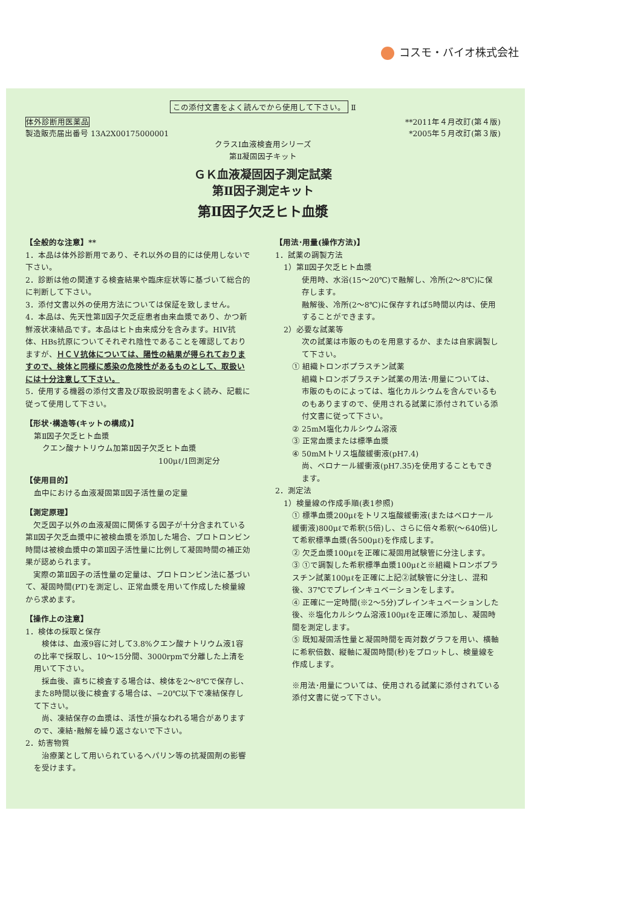コスモ・バイオ株式会社
この添付文書をよく読んでから使用して下さい。 Ⅱ
体外診断用医薬品
製造販売届出番号 13A2X00175000001
**2011年４月改訂(第４版)
*2005年５月改訂(第３版)
クラスⅠ血液検査用シリーズ
第Ⅱ凝固因子キット
ＧＫ血液凝固因子測定試薬
第Ⅱ因子測定キット
第Ⅱ因子欠乏ヒト血漿
【全般的な注意】**
1．本品は体外診断用であり、それ以外の目的には使用しないで下さい。
2．診断は他の関連する検査結果や臨床症状等に基づいて総合的に判断して下さい。
3．添付文書以外の使用方法については保証を致しません。
4．本品は、先天性第Ⅱ因子欠乏症患者由来血漿であり、かつ新鮮液状凍結品です。本品はヒト由来成分を含みます。HIV抗体、HBs抗原についてそれぞれ陰性であることを確認しておりますが、ＨＣＶ抗体については、陽性の結果が得られておりますので、検体と同様に感染の危険性があるものとして、取扱いには十分注意して下さい。
5．使用する機器の添付文書及び取扱説明書をよく読み、記載に従って使用して下さい。
【形状･構造等(キットの構成)】
第Ⅱ因子欠乏ヒト血漿
クエン酸ナトリウム加第Ⅱ因子欠乏ヒト血漿
100μℓ/1回測定分
【使用目的】
血中における血液凝固第Ⅱ因子活性量の定量
【測定原理】
　欠乏因子以外の血液凝固に関係する因子が十分含まれている第Ⅱ因子欠乏血漿中に被検血漿を添加した場合、プロトロンビン時間は被検血漿中の第Ⅱ因子活性量に比例して凝固時間の補正効果が認められます。
　実際の第Ⅱ因子の活性量の定量は、プロトロンビン法に基づいて、凝固時間(PT)を測定し、正常血漿を用いて作成した検量線から求めます。
【操作上の注意】
1．検体の採取と保存
　検体は、血液9容に対して3.8%クエン酸ナトリウム液1容の比率で採取し、10～15分間、3000rpmで分離した上清を用いて下さい。
　採血後、直ちに検査する場合は、検体を2～8℃で保存し、また8時間以後に検査する場合は、−20℃以下で凍結保存して下さい。
　尚、凍結保存の血漿は、活性が損なわれる場合がありますので、凍結･融解を繰り返さないで下さい。
2．妨害物質
　治療薬として用いられているヘパリン等の抗凝固剤の影響を受けます。
【用法･用量(操作方法)】
1．試薬の調製方法
1）第Ⅱ因子欠乏ヒト血漿
使用時、水浴(15～20℃)で融解し、冷所(2～8℃)に保存します。
融解後、冷所(2～8℃)に保存すれば5時間以内は、使用することができます。
2）必要な試薬等
次の試薬は市販のものを用意するか、または自家調製して下さい。
① 組織トロンボプラスチン試薬
組織トロンボプラスチン試薬の用法･用量については、市販のものによっては、塩化カルシウムを含んでいるものもありますので、使用される試薬に添付されている添付文書に従って下さい。
② 25mM塩化カルシウム溶液
③ 正常血漿または標準血漿
④ 50mMトリス塩酸緩衝液(pH7.4)
尚、ベロナール緩衝液(pH7.35)を使用することもできます。
2．測定法
1）検量線の作成手順(表1参照)
① 標準血漿200μℓをトリス塩酸緩衝液(またはベロナール緩衝液)800μℓで希釈(5倍)し、さらに倍々希釈(～640倍)して希釈標準血漿(各500μℓ)を作成します。
② 欠乏血漿100μℓを正確に凝固用試験管に分注します。
③ ①で調製した希釈標準血漿100μℓと※組織トロンボプラスチン試薬100μℓを正確に上記②試験管に分注し、混和後、37℃でプレインキュベーションをします。
④ 正確に一定時間(※2～5分)プレインキュベーションした後、※塩化カルシウム溶液100μℓを正確に添加し、凝固時間を測定します。
⑤ 既知凝固活性量と凝固時間を両対数グラフを用い、横軸に希釈倍数、縦軸に凝固時間(秒)をプロットし、検量線を作成します。
※用法･用量については、使用される試薬に添付されている添付文書に従って下さい。